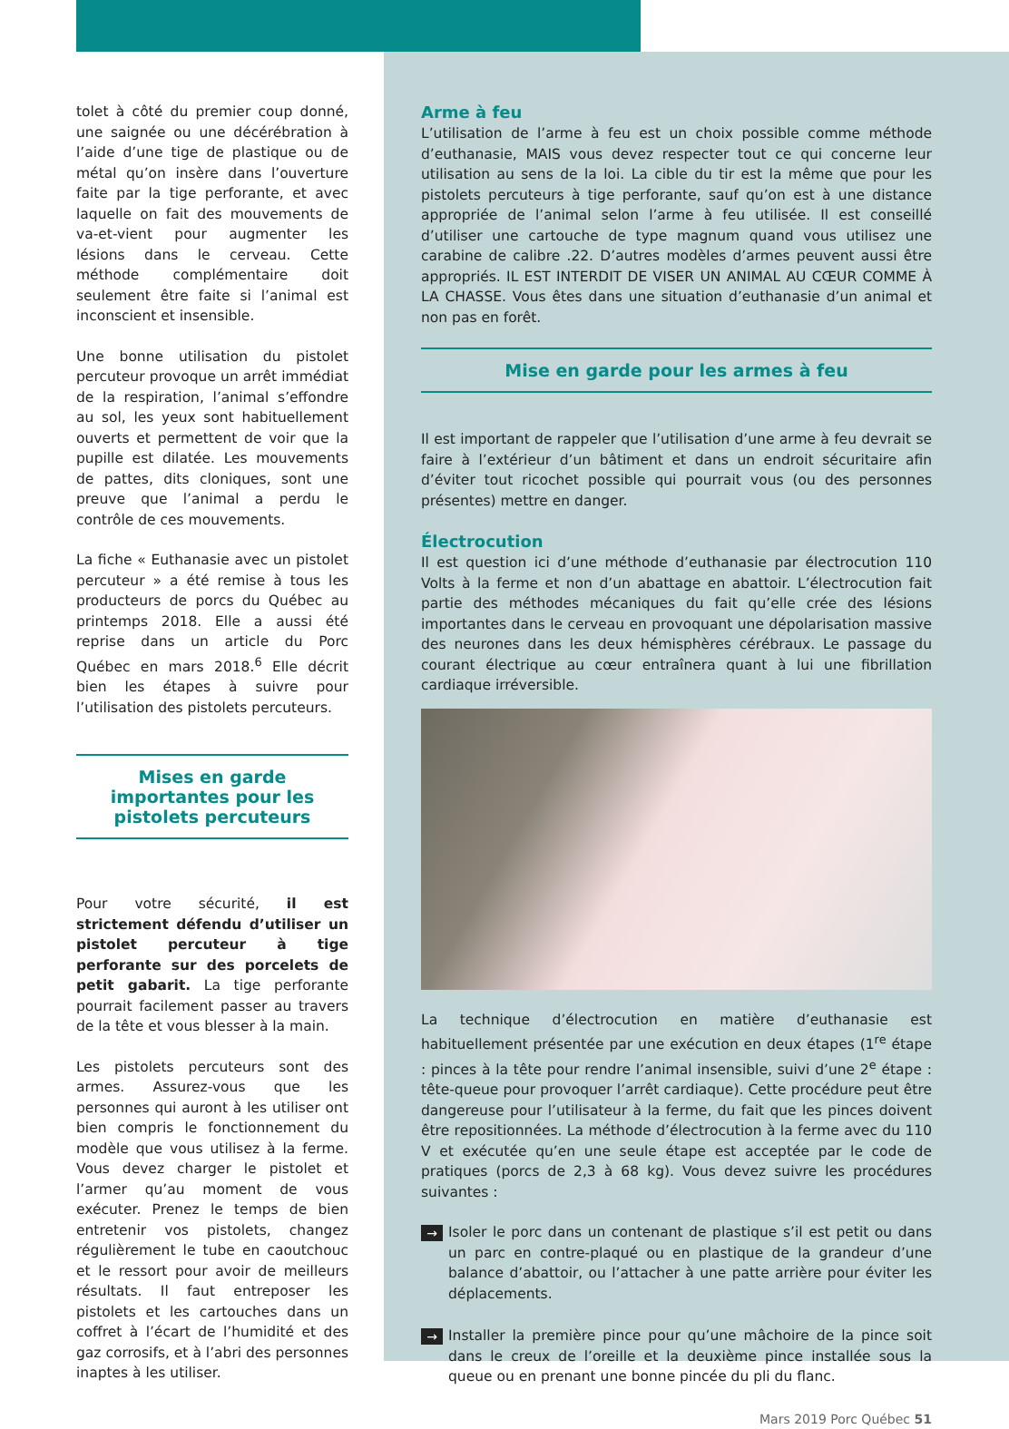tolet à côté du premier coup donné, une saignée ou une décérébration à l’aide d’une tige de plastique ou de métal qu’on insère dans l’ouverture faite par la tige perforante, et avec laquelle on fait des mouvements de va-et-vient pour augmenter les lésions dans le cerveau. Cette méthode complémentaire doit seulement être faite si l’animal est inconscient et insensible.
Une bonne utilisation du pistolet percuteur provoque un arrêt immédiat de la respiration, l’animal s’effondre au sol, les yeux sont habituellement ouverts et permettent de voir que la pupille est dilatée. Les mouvements de pattes, dits cloniques, sont une preuve que l’animal a perdu le contrôle de ces mouvements.
La fiche « Euthanasie avec un pistolet percuteur » a été remise à tous les producteurs de porcs du Québec au printemps 2018. Elle a aussi été reprise dans un article du Porc Québec en mars 2018.<sup>6</sup> Elle décrit bien les étapes à suivre pour l’utilisation des pistolets percuteurs.
Mises en garde importantes pour les pistolets percuteurs
Pour votre sécurité, il est strictement défendu d’utiliser un pistolet percuteur à tige perforante sur des porcelets de petit gabarit. La tige perforante pourrait facilement passer au travers de la tête et vous blesser à la main.
Les pistolets percuteurs sont des armes. Assurez-vous que les personnes qui auront à les utiliser ont bien compris le fonctionnement du modèle que vous utilisez à la ferme. Vous devez charger le pistolet et l’armer qu’au moment de vous exécuter. Prenez le temps de bien entretenir vos pistolets, changez régulièrement le tube en caoutchouc et le ressort pour avoir de meilleurs résultats. Il faut entreposer les pistolets et les cartouches dans un coffret à l’écart de l’humidité et des gaz corrosifs, et à l’abri des personnes inaptes à les utiliser.
Arme à feu
L’utilisation de l’arme à feu est un choix possible comme méthode d’euthanasie, MAIS vous devez respecter tout ce qui concerne leur utilisation au sens de la loi. La cible du tir est la même que pour les pistolets percuteurs à tige perforante, sauf qu’on est à une distance appropriée de l’animal selon l’arme à feu utilisée. Il est conseillé d’utiliser une cartouche de type magnum quand vous utilisez une carabine de calibre .22. D’autres modèles d’armes peuvent aussi être appropriés. IL EST INTERDIT DE VISER UN ANIMAL AU CŒUR COMME À LA CHASSE. Vous êtes dans une situation d’euthanasie d’un animal et non pas en forêt.
Mise en garde pour les armes à feu
Il est important de rappeler que l’utilisation d’une arme à feu devrait se faire à l’extérieur d’un bâtiment et dans un endroit sécuritaire afin d’éviter tout ricochet possible qui pourrait vous (ou des personnes présentes) mettre en danger.
Électrocution
Il est question ici d’une méthode d’euthanasie par électrocution 110 Volts à la ferme et non d’un abattage en abattoir. L’électrocution fait partie des méthodes mécaniques du fait qu’elle crée des lésions importantes dans le cerveau en provoquant une dépolarisation massive des neurones dans les deux hémisphères cérébraux. Le passage du courant électrique au cœur entraînera quant à lui une fibrillation cardiaque irréversible.
La technique d’électrocution en matière d’euthanasie est habituellement présentée par une exécution en deux étapes (1<sup>re</sup> étape : pinces à la tête pour rendre l’animal insensible, suivi d’une 2<sup>e</sup> étape : tête-queue pour provoquer l’arrêt cardiaque). Cette procédure peut être dangereuse pour l’utilisateur à la ferme, du fait que les pinces doivent être repositionnées. La méthode d’électrocution à la ferme avec du 110 V et exécutée qu’en une seule étape est acceptée par le code de pratiques (porcs de 2,3 à 68 kg). Vous devez suivre les procédures suivantes :
→ Isoler le porc dans un contenant de plastique s’il est petit ou dans un parc en contre-plaqué ou en plastique de la grandeur d’une balance d’abattoir, ou l’attacher à une patte arrière pour éviter les déplacements.
→ Installer la première pince pour qu’une mâchoire de la pince soit dans le creux de l’oreille et la deuxième pince installée sous la queue ou en prenant une bonne pincée du pli du flanc.
Mars 2019 Porc Québec 51